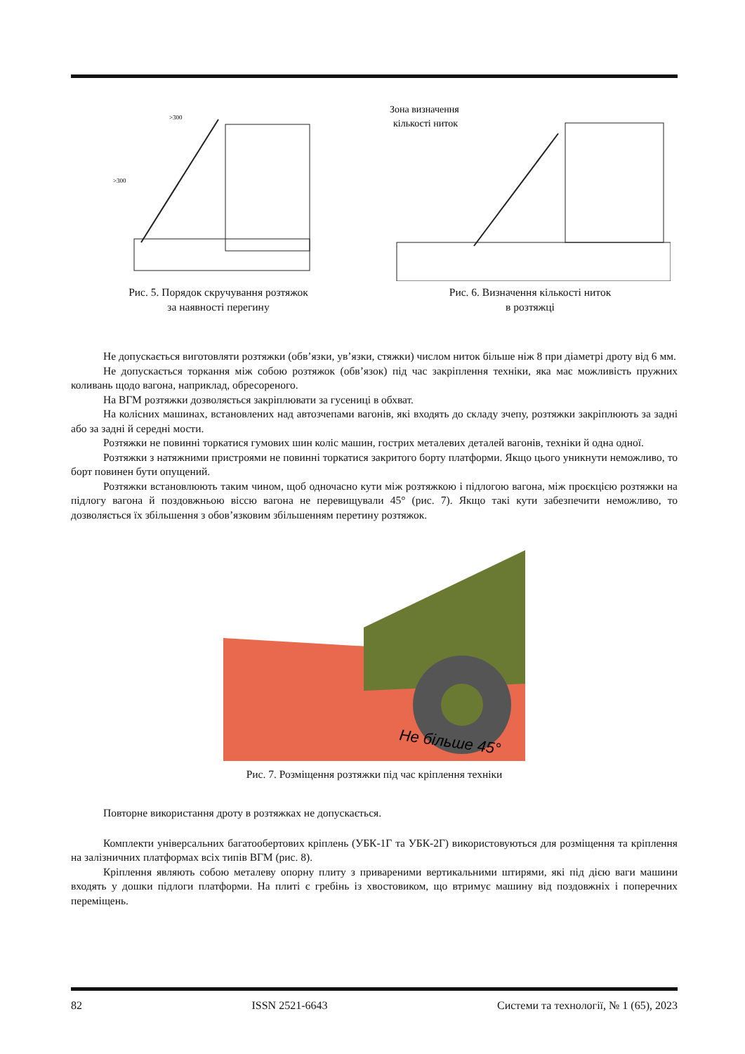>300
>300
Рис. 5. Порядок скручування розтяжок
за наявності перегину
Зона визначення
кількості ниток
Рис. 6. Визначення кількості ниток
в розтяжці
Не допускається виготовляти розтяжки (обв’язки, ув’язки, стяжки) числом ниток більше ніж 8 при діаметрі дроту від 6 мм.
Не допускається торкання між собою розтяжок (обв’язок) під час закріплення техніки, яка має можливість пружних коливань щодо вагона, наприклад, обресореного.
На ВГМ розтяжки дозволяється закріплювати за гусениці в обхват.
На колісних машинах, встановлених над автозчепами вагонів, які входять до складу зчепу, розтяжки закріплюють за задні або за задні й середні мости.
Розтяжки не повинні торкатися гумових шин коліс машин, гострих металевих деталей вагонів, техніки й одна одної.
Розтяжки з натяжними пристроями не повинні торкатися закритого борту платформи. Якщо цього уникнути неможливо, то борт повинен бути опущений.
Розтяжки встановлюють таким чином, щоб одночасно кути між розтяжкою і підлогою вагона, між проєкцією розтяжки на підлогу вагона й поздовжньою віссю вагона не перевищували 45° (рис. 7). Якщо такі кути забезпечити неможливо, то дозволяється їх збільшення з обов’язковим збільшенням перетину розтяжок.
Не більше 45°
Рис. 7. Розміщення розтяжки під час кріплення техніки
Повторне використання дроту в розтяжках не допускається.
Комплекти універсальних багатообертових кріплень (УБК-1Г та УБК-2Г) використовуються для розміщення та кріплення на залізничних платформах всіх типів ВГМ (рис. 8).
Кріплення являють собою металеву опорну плиту з привареними вертикальними штирями, які під дією ваги машини входять у дошки підлоги платформи. На плиті є гребінь із хвостовиком, що втримує машину від поздовжніх і поперечних переміщень.
82 ISSN 2521-6643 Системи та технології, № 1 (65), 2023